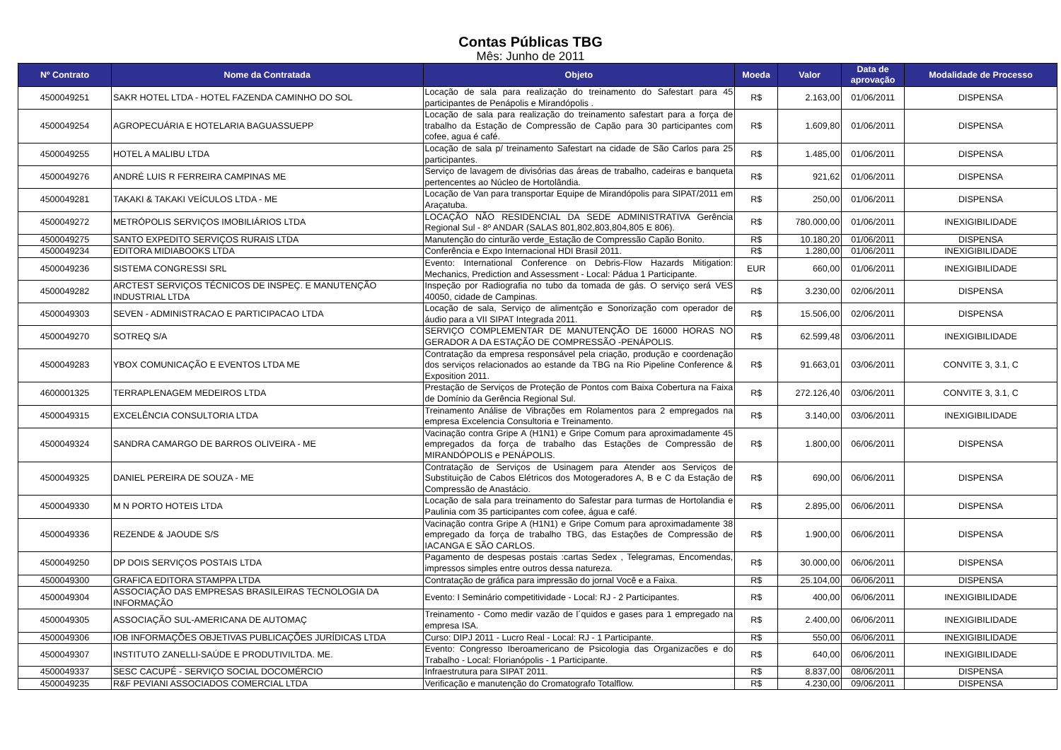Contas Públicas TBG
Mês: Junho de 2011
| Nº Contrato | Nome da Contratada | Objeto | Moeda | Valor | Data de aprovação | Modalidade de Processo |
| --- | --- | --- | --- | --- | --- | --- |
| 4500049251 | SAKR HOTEL LTDA - HOTEL FAZENDA CAMINHO DO SOL | Locação de sala para realização do treinamento do Safestart para 45 participantes de Penápolis e Mirandópolis . | R$ | 2.163,00 | 01/06/2011 | DISPENSA |
| 4500049254 | AGROPECUÁRIA E HOTELARIA BAGUASSUEPP | Locação de sala para realização do treinamento safestart para a força de trabalho da Estação de Compressão de Capão para 30 participantes com cofee, agua é café. | R$ | 1.609,80 | 01/06/2011 | DISPENSA |
| 4500049255 | HOTEL A MALIBU LTDA | Locação de sala p/ treinamento Safestart na cidade de São Carlos para 25 participantes. | R$ | 1.485,00 | 01/06/2011 | DISPENSA |
| 4500049276 | ANDRÉ LUIS R FERREIRA CAMPINAS ME | Serviço de lavagem de divisórias das áreas de trabalho, cadeiras e banqueta pertencentes ao Núcleo de Hortolândia. | R$ | 921,62 | 01/06/2011 | DISPENSA |
| 4500049281 | TAKAKI & TAKAKI VEÍCULOS LTDA - ME | Locação de Van para transportar Equipe de Mirandópolis para SIPAT/2011 em Araçatuba. | R$ | 250,00 | 01/06/2011 | DISPENSA |
| 4500049272 | METRÓPOLIS SERVIÇOS IMOBILIÁRIOS LTDA | LOCAÇÃO NÃO RESIDENCIAL DA SEDE ADMINISTRATIVA Gerência Regional Sul - 8º ANDAR (SALAS 801,802,803,804,805 E 806). | R$ | 780.000,00 | 01/06/2011 | INEXIGIBILIDADE |
| 4500049275 | SANTO EXPEDITO SERVIÇOS RURAIS LTDA | Manutenção do cinturão verde_Estação de Compressão Capão Bonito. | R$ | 10.180,20 | 01/06/2011 | DISPENSA |
| 4500049234 | EDITORA MIDIABOOKS LTDA | Conferência e Expo Internacional HDI Brasil 2011. | R$ | 1.280,00 | 01/06/2011 | INEXIGIBILIDADE |
| 4500049236 | SISTEMA CONGRESSI SRL | Evento: International Conference on Debris-Flow Hazards Mitigation: Mechanics, Prediction and Assessment - Local: Pádua 1 Participante. | EUR | 660,00 | 01/06/2011 | INEXIGIBILIDADE |
| 4500049282 | ARCTEST SERVIÇOS TÉCNICOS DE INSPEÇ. E MANUTENÇÃO INDUSTRIAL LTDA | Inspeção por Radiografia no tubo da tomada de gás. O serviço será VES 40050, cidade de Campinas. | R$ | 3.230,00 | 02/06/2011 | DISPENSA |
| 4500049303 | SEVEN - ADMINISTRACAO E PARTICIPACAO LTDA | Locação de sala, Serviço de alimentção e Sonorização com operador de áudio para a VII SIPAT Integrada 2011. | R$ | 15.506,00 | 02/06/2011 | DISPENSA |
| 4500049270 | SOTREQ S/A | SERVIÇO COMPLEMENTAR DE MANUTENÇÃO DE 16000 HORAS NO GERADOR A DA ESTAÇÃO DE COMPRESSÃO -PENÁPOLIS. | R$ | 62.599,48 | 03/06/2011 | INEXIGIBILIDADE |
| 4500049283 | YBOX COMUNICAÇÃO E EVENTOS LTDA ME | Contratação da empresa responsável pela criação, produção e coordenação dos serviços relacionados ao estande da TBG na Rio Pipeline Conference & Exposition 2011. | R$ | 91.663,01 | 03/06/2011 | CONVITE 3, 3.1, C |
| 4600001325 | TERRAPLENAGEM MEDEIROS LTDA | Prestação de Serviços de Proteção de Pontos com Baixa Cobertura na Faixa de Domínio da Gerência Regional Sul. | R$ | 272.126,40 | 03/06/2011 | CONVITE 3, 3.1, C |
| 4500049315 | EXCELÊNCIA CONSULTORIA LTDA | Treinamento Análise de Vibrações em Rolamentos para 2 empregados na empresa Excelencia Consultoria e Treinamento. | R$ | 3.140,00 | 03/06/2011 | INEXIGIBILIDADE |
| 4500049324 | SANDRA CAMARGO DE BARROS OLIVEIRA - ME | Vacinação contra Gripe A (H1N1) e Gripe Comum para aproximadamente 45 empregados da força de trabalho das Estações de Compressão de MIRANDÓPOLIS e PENÁPOLIS. | R$ | 1.800,00 | 06/06/2011 | DISPENSA |
| 4500049325 | DANIEL PEREIRA DE SOUZA - ME | Contratação de Serviços de Usinagem para Atender aos Serviços de Substituição de Cabos Elétricos dos Motogeradores A, B e C da Estação de Compressão de Anastácio. | R$ | 690,00 | 06/06/2011 | DISPENSA |
| 4500049330 | M N PORTO HOTEIS LTDA | Locação de sala para treinamento do Safestar para turmas de Hortolandia e Paulinia com 35 participantes com cofee, água e café. | R$ | 2.895,00 | 06/06/2011 | DISPENSA |
| 4500049336 | REZENDE & JAOUDE S/S | Vacinação contra Gripe A (H1N1) e Gripe Comum para aproximadamente 38 empregado da força de trabalho TBG, das Estações de Compressão de IACANGA E SÃO CARLOS. | R$ | 1.900,00 | 06/06/2011 | DISPENSA |
| 4500049250 | DP DOIS SERVIÇOS POSTAIS LTDA | Pagamento de despesas postais :cartas Sedex , Telegramas, Encomendas, impressos simples entre outros dessa natureza. | R$ | 30.000,00 | 06/06/2011 | DISPENSA |
| 4500049300 | GRAFICA EDITORA STAMPPA LTDA | Contratação de gráfica para impressão do jornal Você e a Faixa. | R$ | 25.104,00 | 06/06/2011 | DISPENSA |
| 4500049304 | ASSOCIAÇÃO DAS EMPRESAS BRASILEIRAS TECNOLOGIA DA INFORMAÇÃO | Evento: I Seminário competitividade - Local: RJ - 2 Participantes. | R$ | 400,00 | 06/06/2011 | INEXIGIBILIDADE |
| 4500049305 | ASSOCIAÇÃO SUL-AMERICANA DE AUTOMAÇ | Treinamento - Como medir vazão de l´quidos e gases para 1 empregado na empresa ISA. | R$ | 2.400,00 | 06/06/2011 | INEXIGIBILIDADE |
| 4500049306 | IOB INFORMAÇÕES OBJETIVAS PUBLICAÇÕES JURÍDICAS LTDA | Curso: DIPJ 2011 - Lucro Real - Local: RJ - 1 Participante. | R$ | 550,00 | 06/06/2011 | INEXIGIBILIDADE |
| 4500049307 | INSTITUTO ZANELLI-SAÚDE E PRODUTIVILTDA. ME. | Evento: Congresso Iberoamericano de Psicologia das Organizacões e do Trabalho - Local: Florianópolis - 1 Participante. | R$ | 640,00 | 06/06/2011 | INEXIGIBILIDADE |
| 4500049337 | SESC CACUPÉ - SERVIÇO SOCIAL DOCOMÉRCIO | Infraestrutura para SIPAT 2011. | R$ | 8.837,00 | 08/06/2011 | DISPENSA |
| 4500049235 | R&F PEVIANI ASSOCIADOS COMERCIAL LTDA | Verificação e manutenção do Cromatografo Totalflow. | R$ | 4.230,00 | 09/06/2011 | DISPENSA |